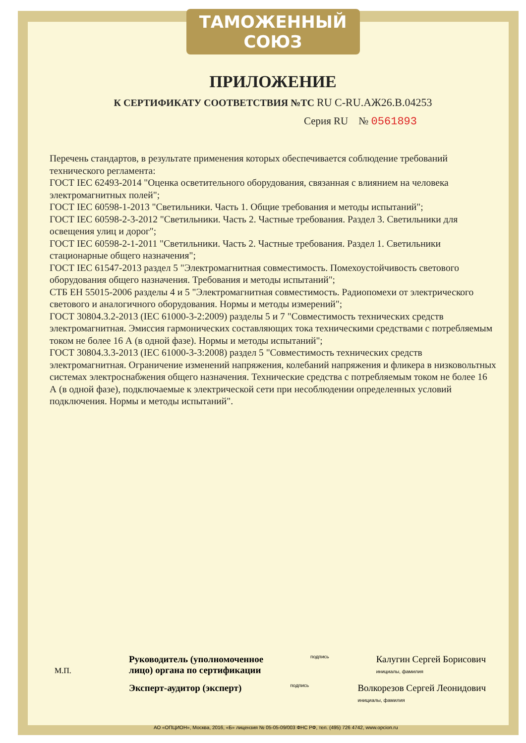ТАМОЖЕННЫЙ СОЮЗ
ПРИЛОЖЕНИЕ
К СЕРТИФИКАТУ СООТВЕТСТВИЯ №ТС RU C-RU.АЖ26.В.04253
Серия RU № 0561893
Перечень стандартов, в результате применения которых обеспечивается соблюдение требований технического регламента:
ГОСТ IEC 62493-2014 "Оценка осветительного оборудования, связанная с влиянием на человека электромагнитных полей";
ГОСТ IEC 60598-1-2013 "Светильники. Часть 1. Общие требования и методы испытаний";
ГОСТ IEC 60598-2-3-2012 "Светильники. Часть 2. Частные требования. Раздел 3. Светильники для освещения улиц и дорог";
ГОСТ IEC 60598-2-1-2011 "Светильники. Часть 2. Частные требования. Раздел 1. Светильники стационарные общего назначения";
ГОСТ IEC 61547-2013 раздел 5 "Электромагнитная совместимость. Помехоустойчивость светового оборудования общего назначения. Требования и методы испытаний";
СТБ ЕН 55015-2006 разделы 4 и 5 "Электромагнитная совместимость. Радиопомехи от электрического светового и аналогичного оборудования. Нормы и методы измерений";
ГОСТ 30804.3.2-2013 (IEC 61000-3-2:2009) разделы 5 и 7 "Совместимость технических средств электромагнитная. Эмиссия гармонических составляющих тока техническими средствами с потребляемым током не более 16 А (в одной фазе). Нормы и методы испытаний";
ГОСТ 30804.3.3-2013 (IEC 61000-3-3:2008) раздел 5 "Совместимость технических средств электромагнитная. Ограничение изменений напряжения, колебаний напряжения и фликера в низковольтных системах электроснабжения общего назначения. Технические средства с потребляемым током не более 16 А (в одной фазе), подключаемые к электрической сети при несоблюдении определенных условий подключения. Нормы и методы испытаний".
М.П.
Руководитель (уполномоченное
лицо) органа по сертификации подпись Калугин Сергей Борисович
инициалы, фамилия
Эксперт-аудитор (эксперт) подпись Волкорезов Сергей Леонидович
инициалы, фамилия
АО «ОПЦИОН», Москва, 2016, «Б» лицензия № 05-05-09/003 ФНС РФ, тел. (495) 726 4742, www.opcion.ru